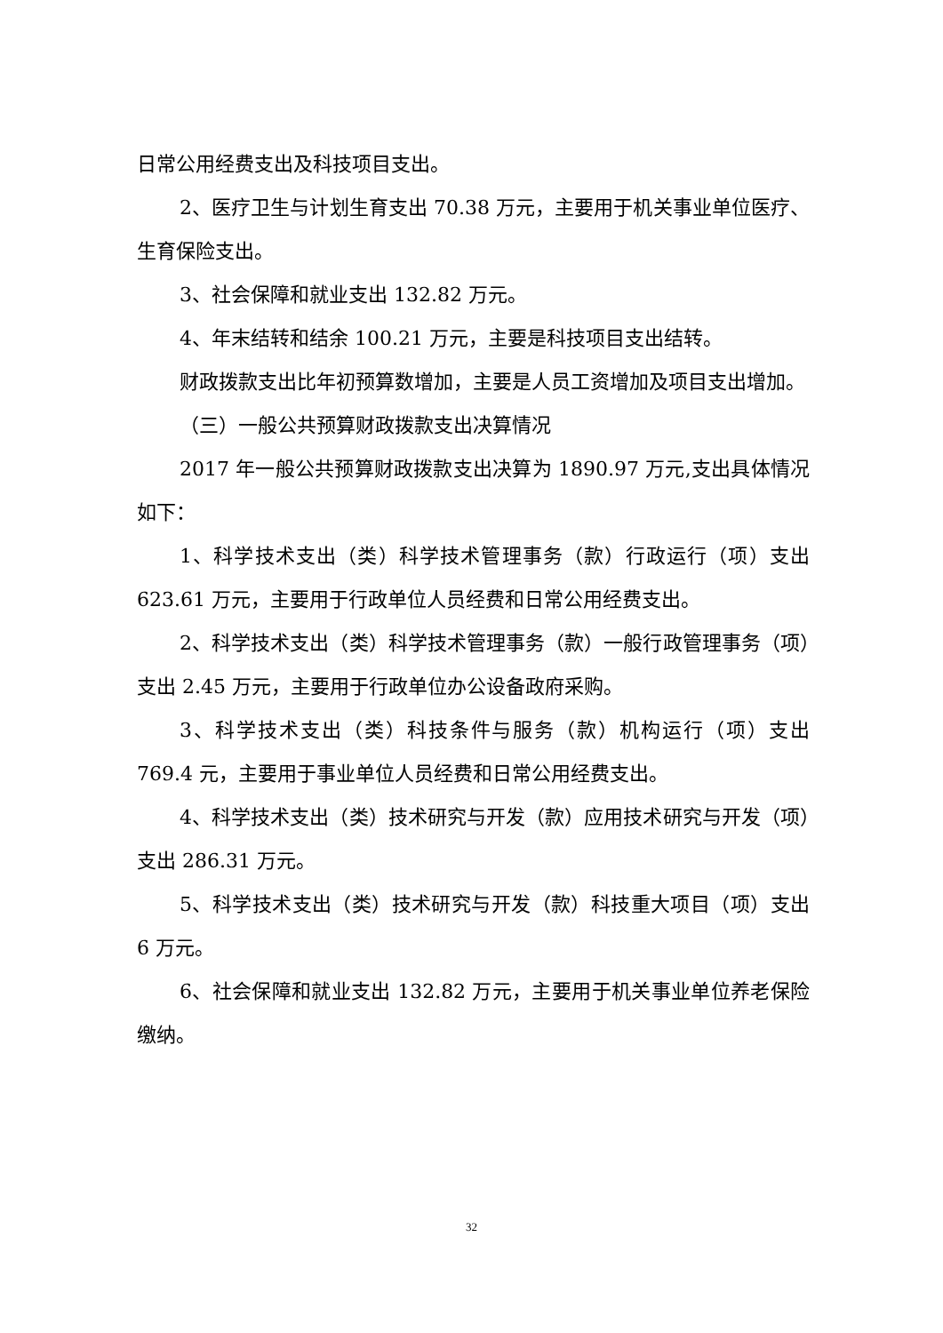日常公用经费支出及科技项目支出。
2、医疗卫生与计划生育支出 70.38 万元，主要用于机关事业单位医疗、生育保险支出。
3、社会保障和就业支出 132.82 万元。
4、年末结转和结余 100.21 万元，主要是科技项目支出结转。
财政拨款支出比年初预算数增加，主要是人员工资增加及项目支出增加。
（三）一般公共预算财政拨款支出决算情况
2017 年一般公共预算财政拨款支出决算为 1890.97 万元,支出具体情况如下：
1、科学技术支出（类）科学技术管理事务（款）行政运行（项）支出 623.61 万元，主要用于行政单位人员经费和日常公用经费支出。
2、科学技术支出（类）科学技术管理事务（款）一般行政管理事务（项）支出 2.45 万元，主要用于行政单位办公设备政府采购。
3、科学技术支出（类）科技条件与服务（款）机构运行（项）支出 769.4 元，主要用于事业单位人员经费和日常公用经费支出。
4、科学技术支出（类）技术研究与开发（款）应用技术研究与开发（项）支出 286.31 万元。
5、科学技术支出（类）技术研究与开发（款）科技重大项目（项）支出 6 万元。
6、社会保障和就业支出 132.82 万元，主要用于机关事业单位养老保险缴纳。
32